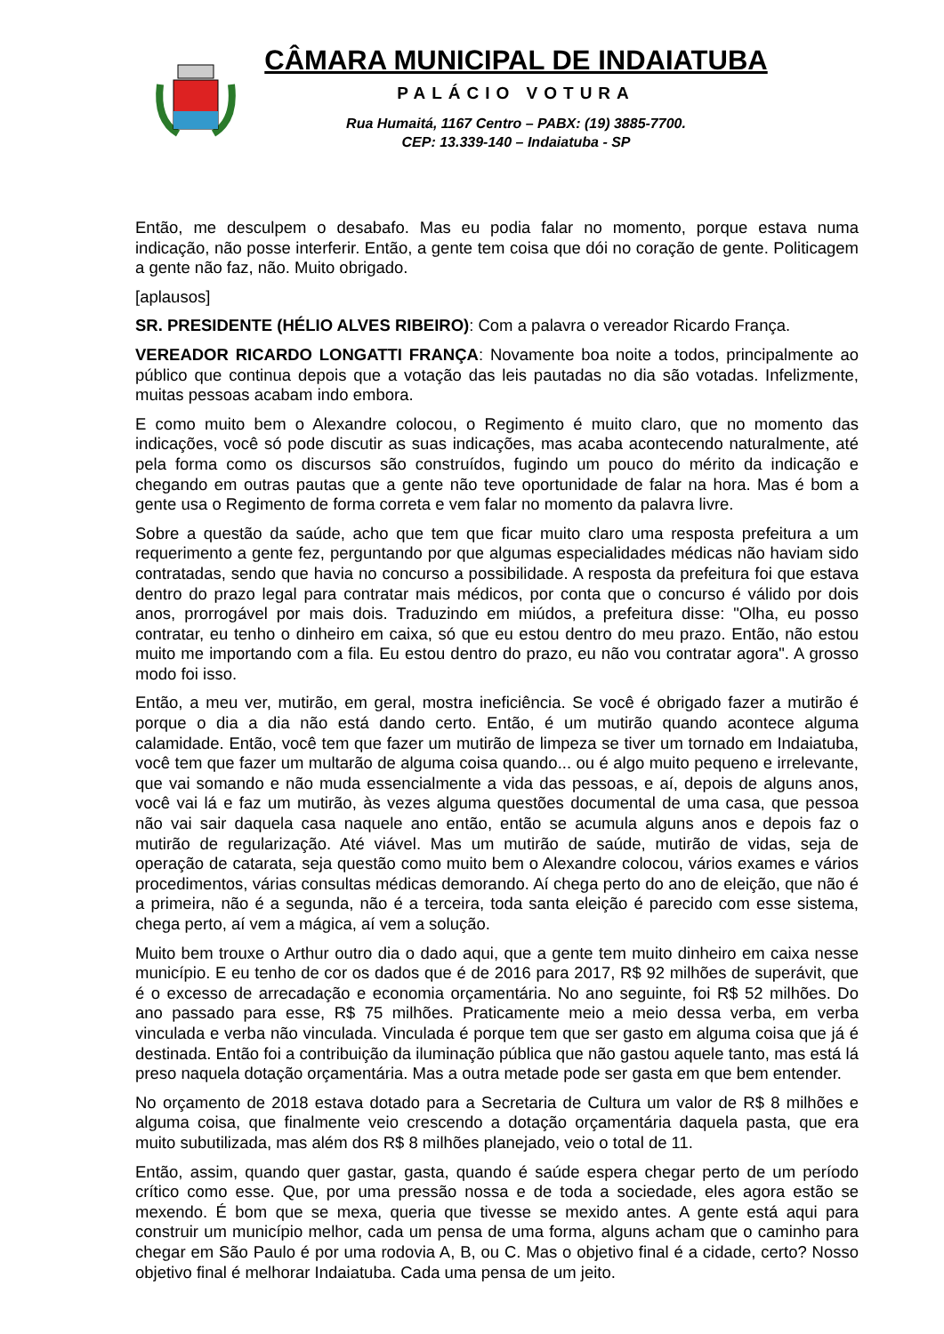CÂMARA MUNICIPAL DE INDAIATUBA
PALÁCIO VOTURA
Rua Humaitá, 1167 Centro – PABX: (19) 3885-7700.
CEP: 13.339-140 – Indaiatuba - SP
Então, me desculpem o desabafo. Mas eu podia falar no momento, porque estava numa indicação, não posse interferir. Então, a gente tem coisa que dói no coração de gente. Politicagem a gente não faz, não. Muito obrigado.
[aplausos]
SR. PRESIDENTE (HÉLIO ALVES RIBEIRO): Com a palavra o vereador Ricardo França.
VEREADOR RICARDO LONGATTI FRANÇA: Novamente boa noite a todos, principalmente ao público que continua depois que a votação das leis pautadas no dia são votadas. Infelizmente, muitas pessoas acabam indo embora.
E como muito bem o Alexandre colocou, o Regimento é muito claro, que no momento das indicações, você só pode discutir as suas indicações, mas acaba acontecendo naturalmente, até pela forma como os discursos são construídos, fugindo um pouco do mérito da indicação e chegando em outras pautas que a gente não teve oportunidade de falar na hora. Mas é bom a gente usa o Regimento de forma correta e vem falar no momento da palavra livre.
Sobre a questão da saúde, acho que tem que ficar muito claro uma resposta prefeitura a um requerimento a gente fez, perguntando por que algumas especialidades médicas não haviam sido contratadas, sendo que havia no concurso a possibilidade. A resposta da prefeitura foi que estava dentro do prazo legal para contratar mais médicos, por conta que o concurso é válido por dois anos, prorrogável por mais dois. Traduzindo em miúdos, a prefeitura disse: "Olha, eu posso contratar, eu tenho o dinheiro em caixa, só que eu estou dentro do meu prazo. Então, não estou muito me importando com a fila. Eu estou dentro do prazo, eu não vou contratar agora". A grosso modo foi isso.
Então, a meu ver, mutirão, em geral, mostra ineficiência. Se você é obrigado fazer a mutirão é porque o dia a dia não está dando certo. Então, é um mutirão quando acontece alguma calamidade. Então, você tem que fazer um mutirão de limpeza se tiver um tornado em Indaiatuba, você tem que fazer um multarão de alguma coisa quando... ou é algo muito pequeno e irrelevante, que vai somando e não muda essencialmente a vida das pessoas, e aí, depois de alguns anos, você vai lá e faz um mutirão, às vezes alguma questões documental de uma casa, que pessoa não vai sair daquela casa naquele ano então, então se acumula alguns anos e depois faz o mutirão de regularização. Até viável. Mas um mutirão de saúde, mutirão de vidas, seja de operação de catarata, seja questão como muito bem o Alexandre colocou, vários exames e vários procedimentos, várias consultas médicas demorando. Aí chega perto do ano de eleição, que não é a primeira, não é a segunda, não é a terceira, toda santa eleição é parecido com esse sistema, chega perto, aí vem a mágica, aí vem a solução.
Muito bem trouxe o Arthur outro dia o dado aqui, que a gente tem muito dinheiro em caixa nesse município. E eu tenho de cor os dados que é de 2016 para 2017, R$ 92 milhões de superávit, que é o excesso de arrecadação e economia orçamentária. No ano seguinte, foi R$ 52 milhões. Do ano passado para esse, R$ 75 milhões. Praticamente meio a meio dessa verba, em verba vinculada e verba não vinculada. Vinculada é porque tem que ser gasto em alguma coisa que já é destinada. Então foi a contribuição da iluminação pública que não gastou aquele tanto, mas está lá preso naquela dotação orçamentária. Mas a outra metade pode ser gasta em que bem entender.
No orçamento de 2018 estava dotado para a Secretaria de Cultura um valor de R$ 8 milhões e alguma coisa, que finalmente veio crescendo a dotação orçamentária daquela pasta, que era muito subutilizada, mas além dos R$ 8 milhões planejado, veio o total de 11.
Então, assim, quando quer gastar, gasta, quando é saúde espera chegar perto de um período crítico como esse. Que, por uma pressão nossa e de toda a sociedade, eles agora estão se mexendo. É bom que se mexa, queria que tivesse se mexido antes. A gente está aqui para construir um município melhor, cada um pensa de uma forma, alguns acham que o caminho para chegar em São Paulo é por uma rodovia A, B, ou C. Mas o objetivo final é a cidade, certo? Nosso objetivo final é melhorar Indaiatuba. Cada uma pensa de um jeito.